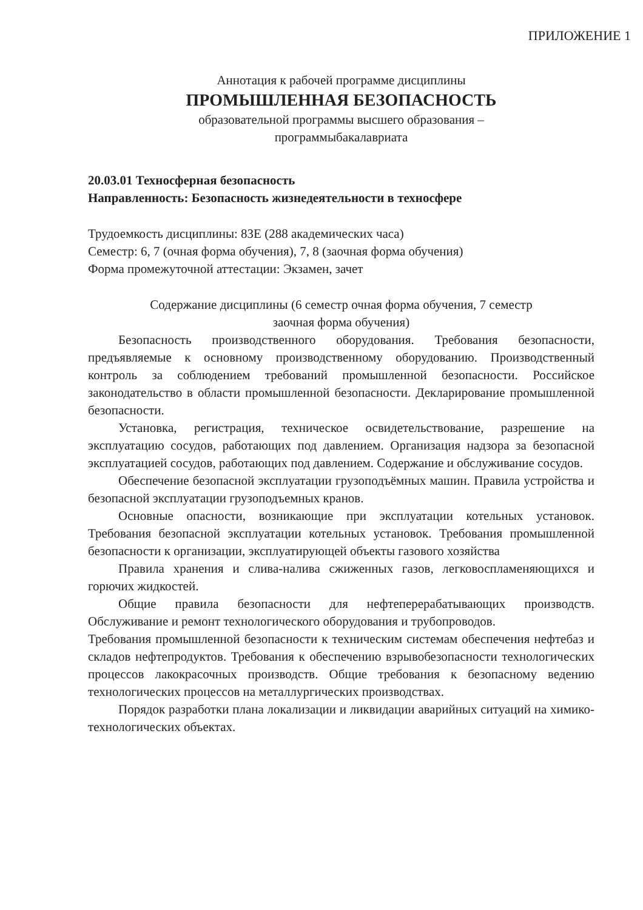ПРИЛОЖЕНИЕ 1
Аннотация к рабочей программе дисциплины
ПРОМЫШЛЕННАЯ БЕЗОПАСНОСТЬ
образовательной программы высшего образования –
программыбакалавриата
20.03.01 Техносферная безопасность
Направленность: Безопасность жизнедеятельности в техносфере
Трудоемкость дисциплины: 8ЗЕ (288 академических часа)
Семестр: 6, 7 (очная форма обучения), 7, 8 (заочная форма обучения)
Форма промежуточной аттестации: Экзамен, зачет
Содержание дисциплины (6 семестр очная форма обучения, 7 семестр
заочная форма обучения)
Безопасность производственного оборудования. Требования безопасности, предъявляемые к основному производственному оборудованию. Производственный контроль за соблюдением требований промышленной безопасности. Российское законодательство в области промышленной безопасности. Декларирование промышленной безопасности.
Установка, регистрация, техническое освидетельствование, разрешение на эксплуатацию сосудов, работающих под давлением. Организация надзора за безопасной эксплуатацией сосудов, работающих под давлением. Содержание и обслуживание сосудов.
Обеспечение безопасной эксплуатации грузоподъёмных машин. Правила устройства и безопасной эксплуатации грузоподъемных кранов.
Основные опасности, возникающие при эксплуатации котельных установок. Требования безопасной эксплуатации котельных установок. Требования промышленной безопасности к организации, эксплуатирующей объекты газового хозяйства
Правила хранения и слива-налива сжиженных газов, легковоспламеняющихся и горючих жидкостей.
Общие правила безопасности для нефтеперерабатывающих производств. Обслуживание и ремонт технологического оборудования и трубопроводов.
Требования промышленной безопасности к техническим системам обеспечения нефтебаз и складов нефтепродуктов. Требования к обеспечению взрывобезопасности технологических процессов лакокрасочных производств. Общие требования к безопасному ведению технологических процессов на металлургических производствах.
Порядок разработки плана локализации и ликвидации аварийных ситуаций на химико-технологических объектах.